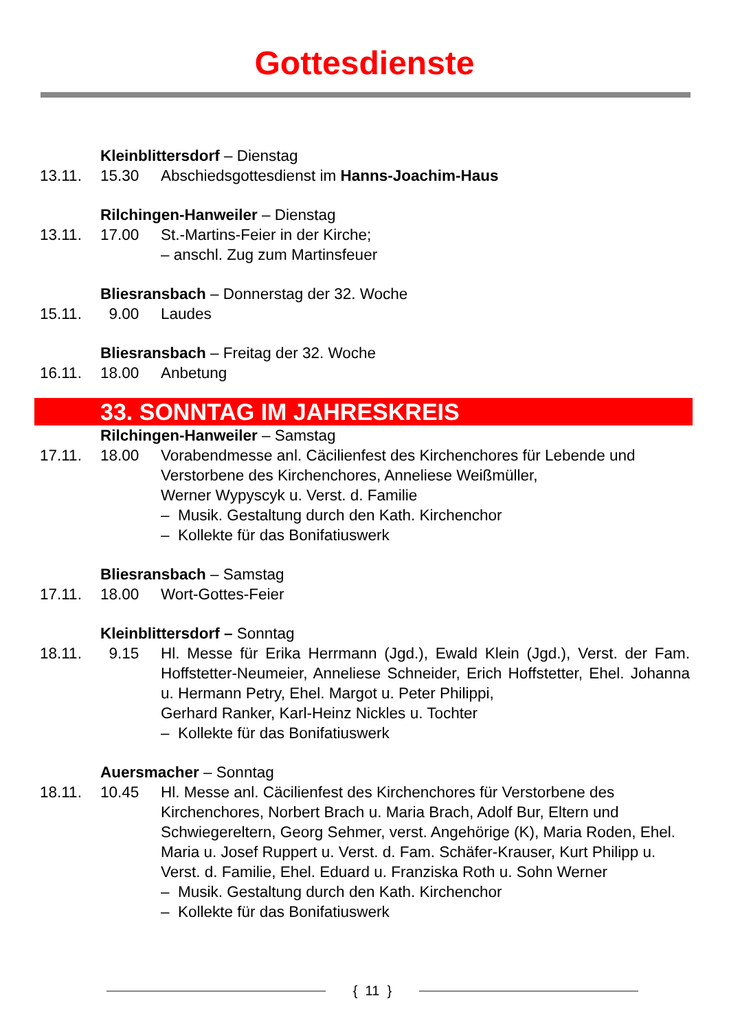Gottesdienste
Kleinblittersdorf – Dienstag
13.11. 15.30 Abschiedsgottesdienst im Hanns-Joachim-Haus
Rilchingen-Hanweiler – Dienstag
13.11. 17.00 St.-Martins-Feier in der Kirche;
– anschl. Zug zum Martinsfeuer
Bliesransbach – Donnerstag der 32. Woche
15.11. 9.00 Laudes
Bliesransbach – Freitag der 32. Woche
16.11. 18.00 Anbetung
33. SONNTAG IM JAHRESKREIS
Rilchingen-Hanweiler – Samstag
17.11. 18.00 Vorabendmesse anl. Cäcilienfest des Kirchenchores für Lebende und Verstorbene des Kirchenchores, Anneliese Weißmüller,
Werner Wypyscyk u. Verst. d. Familie
– Musik. Gestaltung durch den Kath. Kirchenchor
– Kollekte für das Bonifatiuswerk
Bliesransbach – Samstag
17.11. 18.00 Wort-Gottes-Feier
Kleinblittersdorf – Sonntag
18.11. 9.15 Hl. Messe für Erika Herrmann (Jgd.), Ewald Klein (Jgd.), Verst. der Fam. Hoffstetter-Neumeier, Anneliese Schneider, Erich Hoffstetter, Ehel. Johanna u. Hermann Petry, Ehel. Margot u. Peter Philippi,
Gerhard Ranker, Karl-Heinz Nickles u. Tochter
– Kollekte für das Bonifatiuswerk
Auersmacher – Sonntag
18.11. 10.45 Hl. Messe anl. Cäcilienfest des Kirchenchores für Verstorbene des Kirchenchores, Norbert Brach u. Maria Brach, Adolf Bur, Eltern und Schwiegereltern, Georg Sehmer, verst. Angehörige (K), Maria Roden, Ehel. Maria u. Josef Ruppert u. Verst. d. Fam. Schäfer-Krauser, Kurt Philipp u. Verst. d. Familie, Ehel. Eduard u. Franziska Roth u. Sohn Werner
– Musik. Gestaltung durch den Kath. Kirchenchor
– Kollekte für das Bonifatiuswerk
{ 11 }